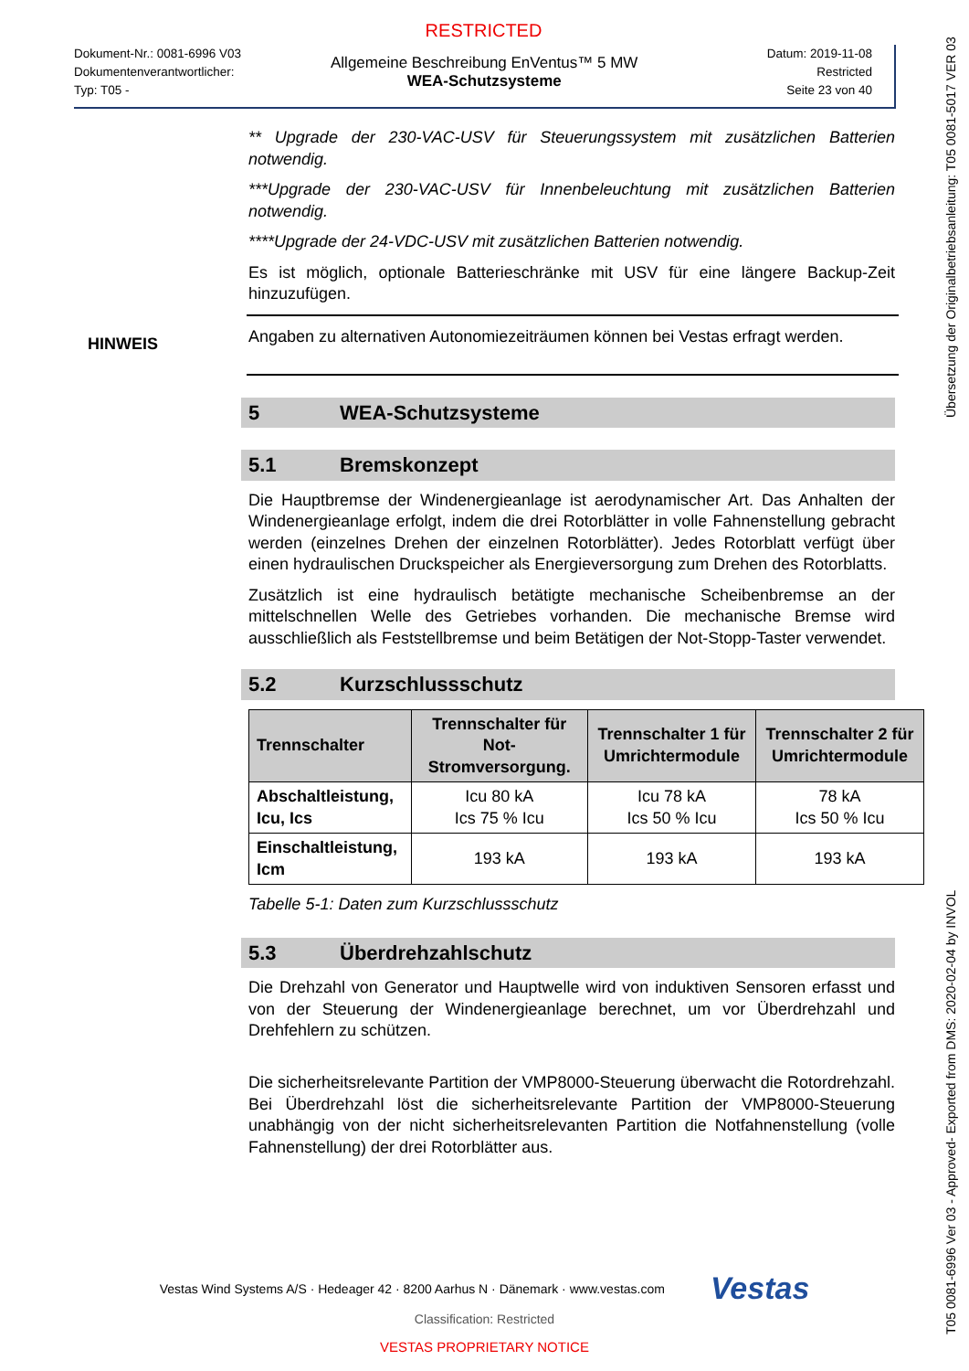RESTRICTED
Dokument-Nr.: 0081-6996 V03
Dokumentenverantwortlicher:
Typ: T05 -
Allgemeine Beschreibung EnVentus™ 5 MW
WEA-Schutzsysteme
Datum: 2019-11-08
Restricted
Seite 23 von 40
** Upgrade der 230-VAC-USV für Steuerungssystem mit zusätzlichen Batterien notwendig.
***Upgrade der 230-VAC-USV für Innenbeleuchtung mit zusätzlichen Batterien notwendig.
****Upgrade der 24-VDC-USV mit zusätzlichen Batterien notwendig.
Es ist möglich, optionale Batterieschränke mit USV für eine längere Backup-Zeit hinzuzufügen.
HINWEIS
Angaben zu alternativen Autonomiezeiträumen können bei Vestas erfragt werden.
5 WEA-Schutzsysteme
5.1 Bremskonzept
Die Hauptbremse der Windenergieanlage ist aerodynamischer Art. Das Anhalten der Windenergieanlage erfolgt, indem die drei Rotorblätter in volle Fahnenstellung gebracht werden (einzelnes Drehen der einzelnen Rotorblätter). Jedes Rotorblatt verfügt über einen hydraulischen Druckspeicher als Energieversorgung zum Drehen des Rotorblatts.
Zusätzlich ist eine hydraulisch betätigte mechanische Scheibenbremse an der mittelschnellen Welle des Getriebes vorhanden. Die mechanische Bremse wird ausschließlich als Feststellbremse und beim Betätigen der Not-Stopp-Taster verwendet.
5.2 Kurzschlussschutz
| Trennschalter | Trennschalter für Not-Stromversorgung. | Trennschalter 1 für Umrichtermodule | Trennschalter 2 für Umrichtermodule |
| --- | --- | --- | --- |
| Abschaltleistung, Icu, Ics | Icu 80 kA Ics 75 % Icu | Icu 78 kA Ics 50 % Icu | 78 kA Ics 50 % Icu |
| Einschaltleistung, Icm | 193 kA | 193 kA | 193 kA |
Tabelle 5-1: Daten zum Kurzschlussschutz
5.3 Überdrehzahlschutz
Die Drehzahl von Generator und Hauptwelle wird von induktiven Sensoren erfasst und von der Steuerung der Windenergieanlage berechnet, um vor Überdrehzahl und Drehfehlern zu schützen.
Die sicherheitsrelevante Partition der VMP8000-Steuerung überwacht die Rotordrehzahl. Bei Überdrehzahl löst die sicherheitsrelevante Partition der VMP8000-Steuerung unabhängig von der nicht sicherheitsrelevanten Partition die Notfahnenstellung (volle Fahnenstellung) der drei Rotorblätter aus.
Vestas Wind Systems A/S · Hedeager 42 · 8200 Aarhus N · Dänemark · www.vestas.com Vestas
Classification: Restricted
VESTAS PROPRIETARY NOTICE
T05 0081-6996 Ver 03 - Approved- Exported from DMS: 2020-02-04 by INVOL Übersetzung der Originalbetriebsanleitung: T05 0081-5017 VER 03